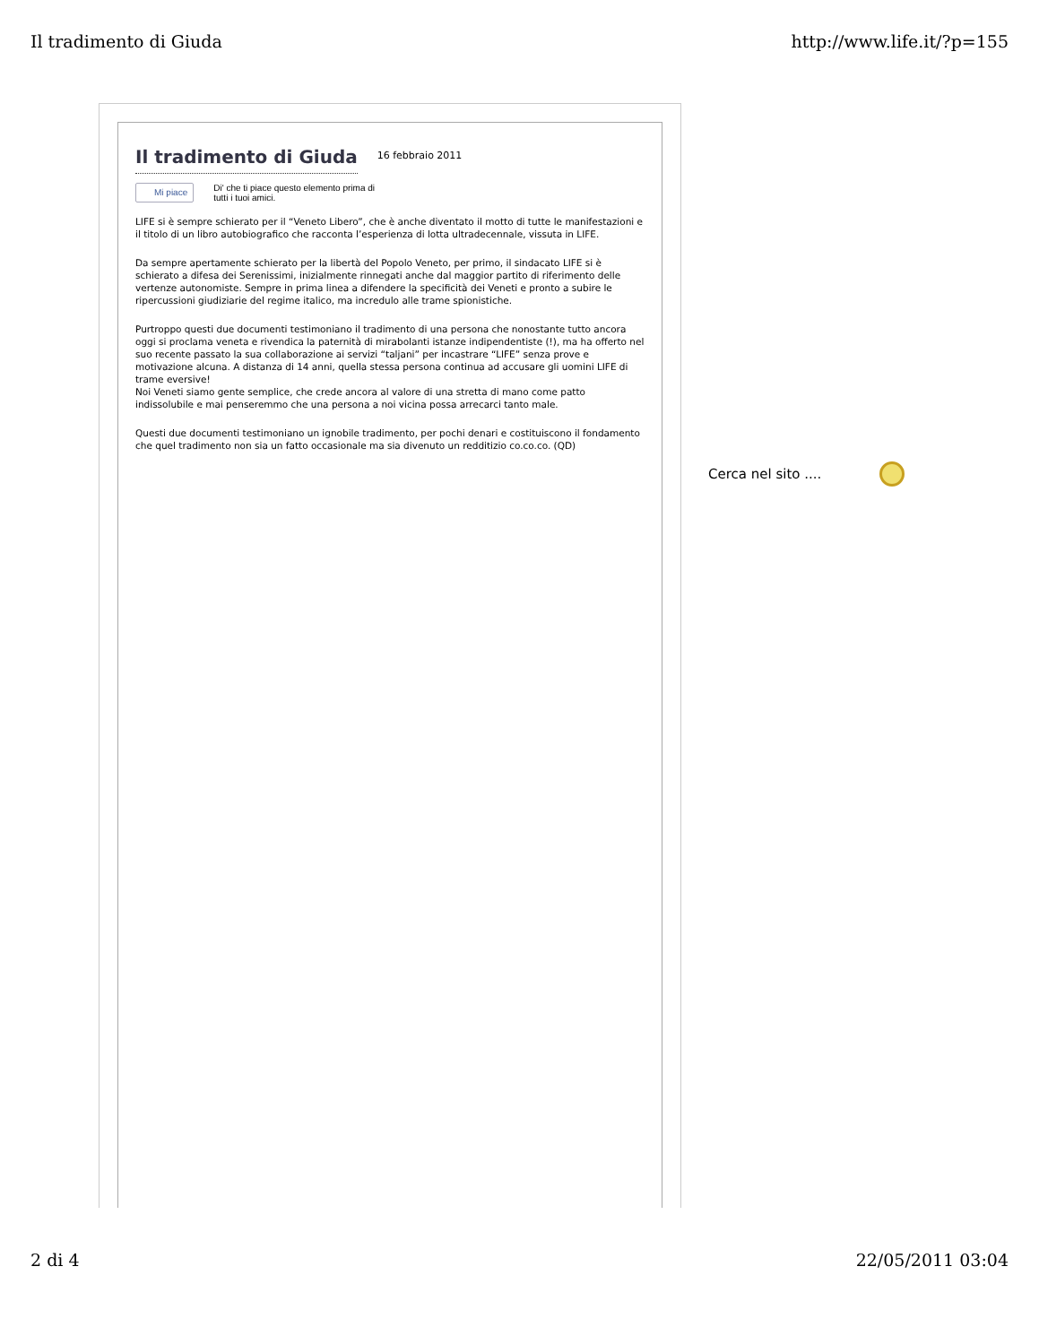Il tradimento di Giuda http://www.life.it/?p=155
Il tradimento di Giuda
16 febbraio 2011
Mi piace Di' che ti piace questo elemento prima di
tutti i tuoi amici.
LIFE si è sempre schierato per il “Veneto Libero”, che è anche diventato il motto di tutte le manifestazioni e il titolo di un libro autobiografico che racconta l’esperienza di lotta ultradecennale, vissuta in LIFE.
Da sempre apertamente schierato per la libertà del Popolo Veneto, per primo, il sindacato LIFE si è schierato a difesa dei Serenissimi, inizialmente rinnegati anche dal maggior partito di riferimento delle vertenze autonomiste. Sempre in prima linea a difendere la specificità dei Veneti e pronto a subire le ripercussioni giudiziarie del regime italico, ma incredulo alle trame spionistiche.
Purtroppo questi due documenti testimoniano il tradimento di una persona che nonostante tutto ancora oggi si proclama veneta e rivendica la paternità di mirabolanti istanze indipendentiste (!), ma ha offerto nel suo recente passato la sua collaborazione ai servizi “taljani” per incastrare “LIFE” senza prove e motivazione alcuna. A distanza di 14 anni, quella stessa persona continua ad accusare gli uomini LIFE di trame eversive!
Noi Veneti siamo gente semplice, che crede ancora al valore di una stretta di mano come patto indissolubile e mai penseremmo che una persona a noi vicina possa arrecarci tanto male.
Questi due documenti testimoniano un ignobile tradimento, per pochi denari e costituiscono il fondamento che quel tradimento non sia un fatto occasionale ma sia divenuto un redditizio co.co.co. (QD)
Cerca nel sito ....
2 di 4 22/05/2011 03:04